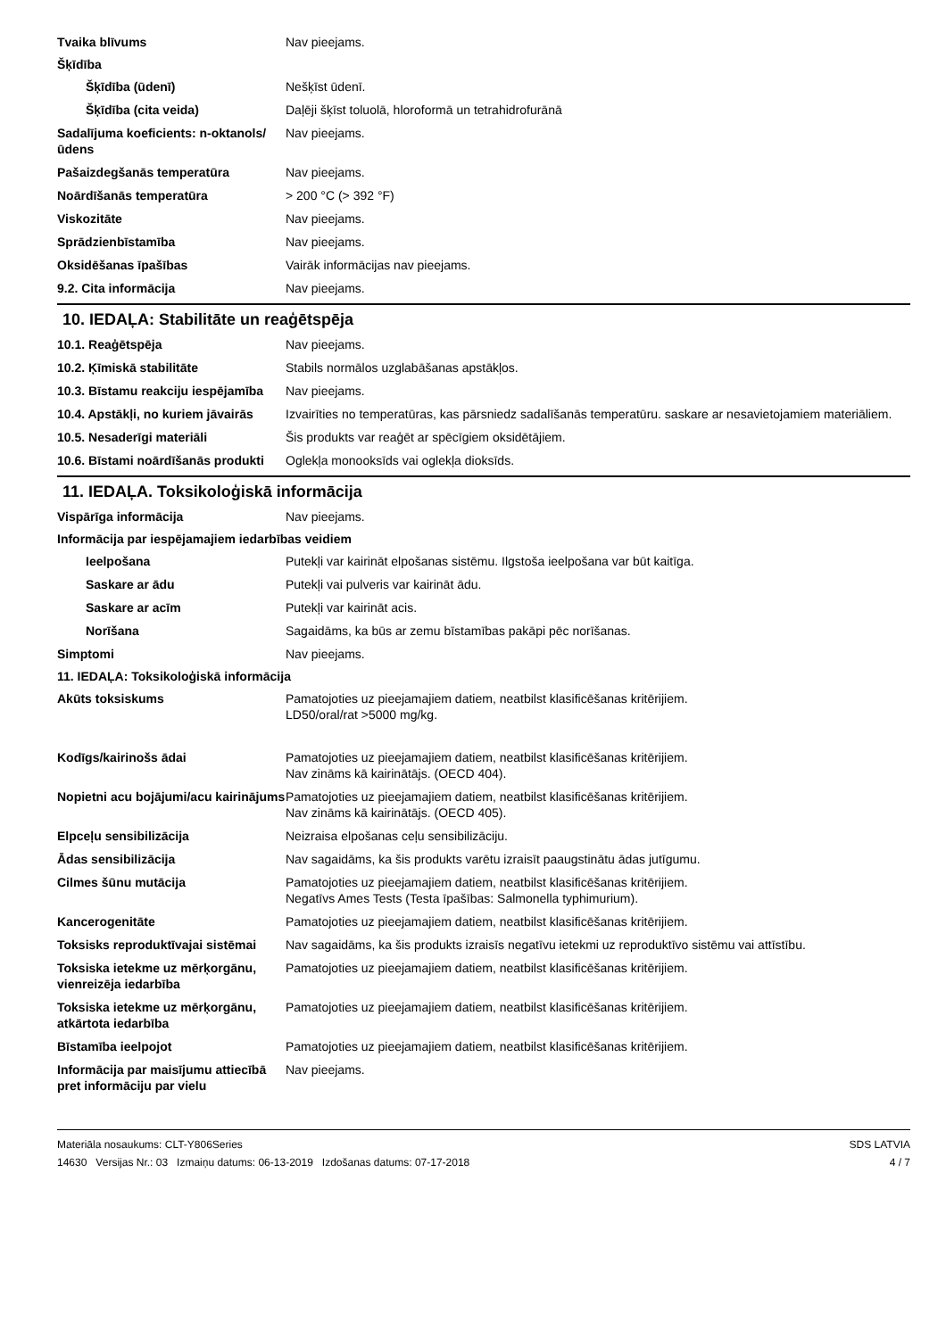Tvaika blīvums Nav pieejams.
Šķīdība
Šķīdība (ūdenī) Nešķīst ūdenī.
Šķīdība (cita veida) Daļēji šķīst toluolā, hloroformā un tetrahidrofurānā
Sadalījuma koeficients: n-oktanols/ūdens
Nav pieejams.
Pašaizdegšanās temperatūra Nav pieejams.
Noārdīšanās temperatūra > 200 °C (> 392 °F)
Viskozitāte Nav pieejams.
Sprādzienbīstamība Nav pieejams.
Oksidēšanas īpašības Vairāk informācijas nav pieejams.
9.2. Cita informācija Nav pieejams.
10. IEDAĻA: Stabilitāte un reaģētspēja
10.1. Reaģētspēja Nav pieejams.
10.2. Ķīmiskā stabilitāte Stabils normālos uzglabāšanas apstākļos.
10.3. Bīstamu reakciju iespējamība
Nav pieejams.
10.4. Apstākļi, no kuriem jāvairās
Izvairīties no temperatūras, kas pārsniedz sadalīšanās temperatūru. saskare ar nesavietojamiem materiāliem.
10.5. Nesaderīgi materiāli Šis produkts var reaģēt ar spēcīgiem oksidētājiem.
10.6. Bīstami noārdīšanās produkti
Oglekļa monooksīds vai oglekļa dioksīds.
11. IEDAĻA. Toksikoloģiskā informācija
Vispārīga informācija Nav pieejams.
Informācija par iespējamajiem iedarbības veidiem
Ieelpošana Putekļi var kairināt elpošanas sistēmu. Ilgstoša ieelpošana var būt kaitīga.
Saskare ar ādu Putekļi vai pulveris var kairināt ādu.
Saskare ar acīm Putekļi var kairināt acis.
Norīšana Sagaidāms, ka būs ar zemu bīstamības pakāpi pēc norīšanas.
Simptomi Nav pieejams.
11. IEDAĻA: Toksikoloģiskā informācija
Akūts toksiskums Pamatojoties uz pieejamajiem datiem, neatbilst klasificēšanas kritērijiem.
LD50/oral/rat >5000 mg/kg.
Kodīgs/kairinošs ādai Pamatojoties uz pieejamajiem datiem, neatbilst klasificēšanas kritērijiem.
Nav zināms kā kairinātājs. (OECD 404).
Nopietni acu bojājumi/acu kairinājums
Pamatojoties uz pieejamajiem datiem, neatbilst klasificēšanas kritērijiem.
Nav zināms kā kairinātājs. (OECD 405).
Elpceļu sensibilizācija Neizraisa elpošanas ceļu sensibilizāciju.
Ādas sensibilizācija Nav sagaidāms, ka šis produkts varētu izraisīt paaugstinātu ādas jutīgumu.
Cilmes šūnu mutācija Pamatojoties uz pieejamajiem datiem, neatbilst klasificēšanas kritērijiem.
Negatīvs Ames Tests (Testa īpašības: Salmonella typhimurium).
Kancerogenitāte Pamatojoties uz pieejamajiem datiem, neatbilst klasificēšanas kritērijiem.
Toksisks reproduktīvajai sistēmai
Nav sagaidāms, ka šis produkts izraisīs negatīvu ietekmi uz reproduktīvo sistēmu vai attīstību.
Toksiska ietekme uz mērķorgānu, vienreizēja iedarbība
Pamatojoties uz pieejamajiem datiem, neatbilst klasificēšanas kritērijiem.
Toksiska ietekme uz mērķorgānu, atkārtota iedarbība
Pamatojoties uz pieejamajiem datiem, neatbilst klasificēšanas kritērijiem.
Bīstamība ieelpojot Pamatojoties uz pieejamajiem datiem, neatbilst klasificēšanas kritērijiem.
Informācija par maisījumu attiecībā pret informāciju par vielu
Nav pieejams.
Materiāla nosaukums: CLT-Y806Series
14630 Versijas Nr.: 03 Izmaiņu datums: 06-13-2019 Izdošanas datums: 07-17-2018
SDS LATVIA
4 / 7